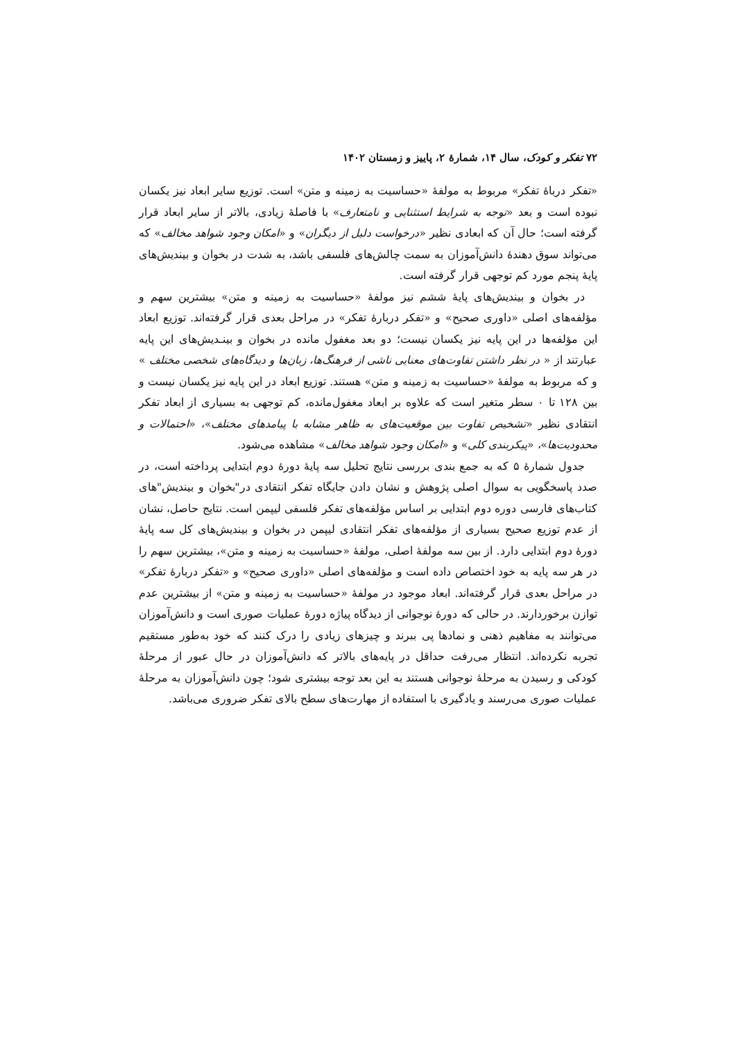۷۲ تفکر و کودک، سال ۱۴، شمارهٔ ۲، پاییز و زمستان ۱۴۰۲
«تفکر درباهٔ تفکر» مربوط به مولفهٔ «حساسیت به زمینه و متن» است. توزیع سایر ابعاد نیز یکسان نبوده است و بعد «توجه به شرایط استثنایی و نامتعارف» با فاصلهٔ زیادی، بالاتر از سایر ابعاد قرار گرفته است؛ حال آن که ابعادی نظیر «درخواست دلیل از دیگران» و «امکان وجود شواهد مخالف» که می‌تواند سوق دهندهٔ دانش‌آموزان به سمت چالش‌های فلسفی باشد، به شدت در بخوان و بیندیش‌های پایهٔ پنجم مورد کم توجهی قرار گرفته است.
در بخوان و بیندیش‌های پایهٔ ششم نیز مولفهٔ «حساسیت به زمینه و متن» بیشترین سهم و مؤلفه‌های اصلی «داوری صحیح» و «تفکر دربارهٔ تفکر» در مراحل بعدی قرار گرفته‌اند. توزیع ابعاد این مؤلفه‌ها در این پایه نیز یکسان نیست؛ دو بعد مغفول مانده در بخوان و بینـدیش‌های این پایه عبارتند از « در نظر داشتن تفاوت‌های معنایی ناشی از فرهنگ‌ها، زبان‌ها و دیدگاه‌های شخصی مختلف » و که مربوط به مولفهٔ «حساسیت به زمینه و متن» هستند. توزیع ابعاد در این پایه نیز یکسان نیست و بین ۱۲۸ تا ۰ سطر متغیر است که علاوه بر ابعاد مغفول‌مانده، کم توجهی به بسیاری از ابعاد تفکر انتقادی نظیر «تشخیص تفاوت بین موقعیت‌های به ظاهر مشابه با پیامدهای مختلف»، «احتمالات و محدودیت‌ها»، «پیکربندی کلی» و «امکان وجود شواهد مخالف» مشاهده می‌شود.
جدول شمارهٔ ۵ که به جمع بندی بررسی نتایج تحلیل سه پایهٔ دورهٔ دوم ابتدایی پرداخته است، در صدد پاسخگویی به سوال اصلی پژوهش و نشان دادن جایگاه تفکر انتقادی در"بخوان و بیندیش"های کتاب‌های فارسی دوره دوم ابتدایی بر اساس مؤلفه‌های تفکر فلسفی لیپمن است. نتایج حاصل، نشان از عدم توزیع صحیح بسیاری از مؤلفه‌های تفکر انتقادی لیپمن در بخوان و بیندیش‌های کل سه پایهٔ دورهٔ دوم ابتدایی دارد. از بین سه مولفهٔ اصلی، مولفهٔ «حساسیت به زمینه و متن»، بیشترین سهم را در هر سه پایه به خود اختصاص داده است و مؤلفه‌های اصلی «داوری صحیح» و «تفکر دربارهٔ تفکر» در مراحل بعدی قرار گرفته‌اند. ابعاد موجود در مولفهٔ «حساسیت به زمینه و متن» از بیشترین عدم توازن برخوردارند. در حالی که دورهٔ نوجوانی از دیدگاه پیاژه دورهٔ عملیات صوری است و دانش‌آموزان می‌توانند به مفاهیم ذهنی و نمادها پی ببرند و چیزهای زیادی را درک کنند که خود به‌طور مستقیم تجربه نکرده‌اند. انتظار می‌رفت حداقل در پایه‌های بالاتر که دانش‌آموزان در حال عبور از مرحلهٔ کودکی و رسیدن به مرحلهٔ نوجوانی هستند به این بعد توجه بیشتری شود؛ چون دانش‌آموزان به مرحلهٔ عملیات صوری می‌رسند و یادگیری با استفاده از مهارت‌های سطح بالای تفکر ضروری می‌باشد.